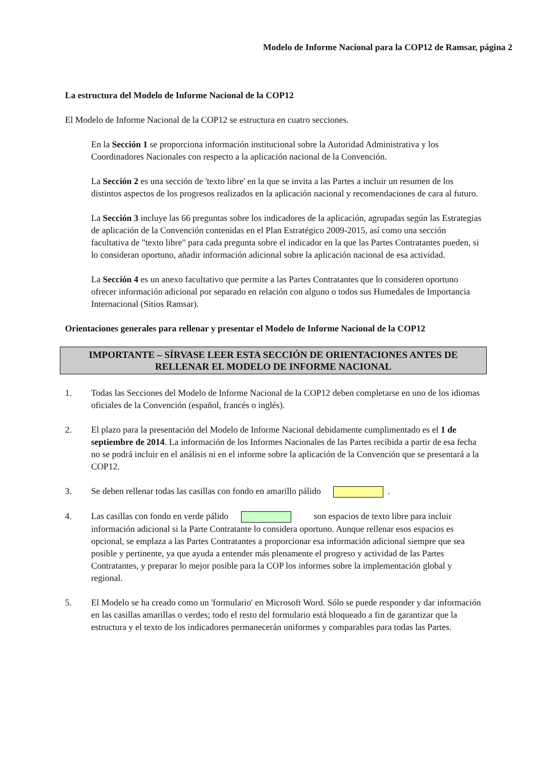Modelo de Informe Nacional para la COP12 de Ramsar, página 2
La estructura del Modelo de Informe Nacional de la COP12
El Modelo de Informe Nacional de la COP12 se estructura en cuatro secciones.
En la Sección 1 se proporciona información institucional sobre la Autoridad Administrativa y los Coordinadores Nacionales con respecto a la aplicación nacional de la Convención.
La Sección 2 es una sección de 'texto libre' en la que se invita a las Partes a incluir un resumen de los distintos aspectos de los progresos realizados en la aplicación nacional y recomendaciones de cara al futuro.
La Sección 3 incluye las 66 preguntas sobre los indicadores de la aplicación, agrupadas según las Estrategias de aplicación de la Convención contenidas en el Plan Estratégico 2009-2015, así como una sección facultativa de "texto libre" para cada pregunta sobre el indicador en la que las Partes Contratantes pueden, si lo consideran oportuno, añadir información adicional sobre la aplicación nacional de esa actividad.
La Sección 4 es un anexo facultativo que permite a las Partes Contratantes que lo consideren oportuno ofrecer información adicional por separado en relación con alguno o todos sus Humedales de Importancia Internacional (Sitios Ramsar).
Orientaciones generales para rellenar y presentar el Modelo de Informe Nacional de la COP12
IMPORTANTE – SÍRVASE LEER ESTA SECCIÓN DE ORIENTACIONES ANTES DE RELLENAR EL MODELO DE INFORME NACIONAL
1. Todas las Secciones del Modelo de Informe Nacional de la COP12 deben completarse en uno de los idiomas oficiales de la Convención (español, francés o inglés).
2. El plazo para la presentación del Modelo de Informe Nacional debidamente cumplimentado es el 1 de septiembre de 2014. La información de los Informes Nacionales de las Partes recibida a partir de esa fecha no se podrá incluir en el análisis ni en el informe sobre la aplicación de la Convención que se presentará a la COP12.
3. Se deben rellenar todas las casillas con fondo en amarillo pálido .
4. Las casillas con fondo en verde pálido son espacios de texto libre para incluir información adicional si la Parte Contratante lo considera oportuno. Aunque rellenar esos espacios es opcional, se emplaza a las Partes Contratantes a proporcionar esa información adicional siempre que sea posible y pertinente, ya que ayuda a entender más plenamente el progreso y actividad de las Partes Contratantes, y preparar lo mejor posible para la COP los informes sobre la implementación global y regional.
5. El Modelo se ha creado como un 'formulario' en Microsoft Word. Sólo se puede responder y dar información en las casillas amarillas o verdes; todo el resto del formulario está bloqueado a fin de garantizar que la estructura y el texto de los indicadores permanecerán uniformes y comparables para todas las Partes.